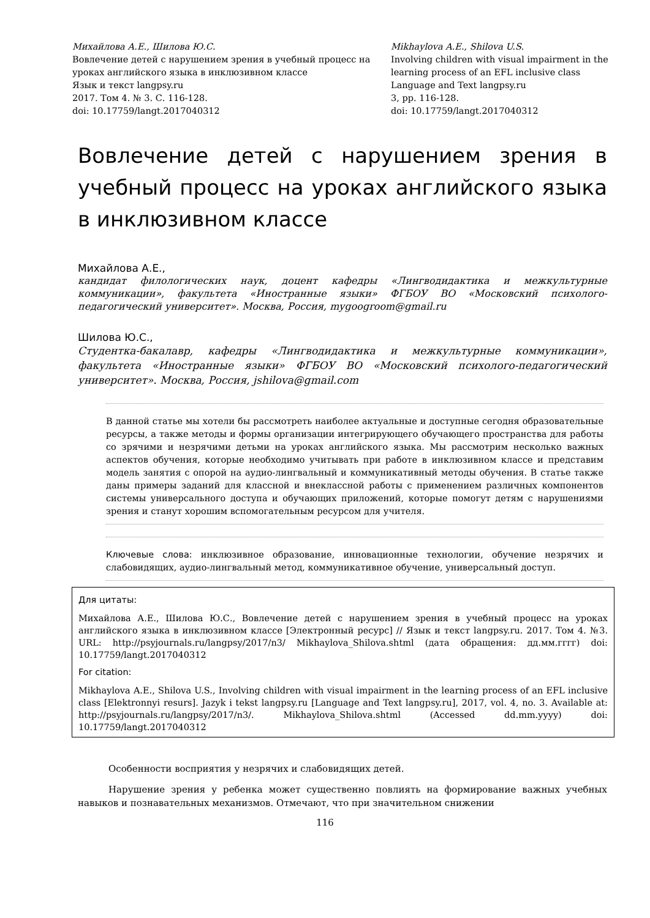Михайлова А.Е., Шилова Ю.С.
Вовлечение детей с нарушением зрения в учебный процесс на уроках английского языка в инклюзивном классе
Язык и текст langpsy.ru
2017. Том 4. № 3. С. 116-128.
doi: 10.17759/langt.2017040312
Mikhaylova A.E., Shilova U.S.
Involving children with visual impairment in the learning process of an EFL inclusive class
Language and Text langpsy.ru
3, pp. 116-128.
doi: 10.17759/langt.2017040312
Вовлечение детей с нарушением зрения в учебный процесс на уроках английского языка в инклюзивном классе
Михайлова А.Е.,
кандидат филологических наук, доцент кафедры «Лингводидактика и межкультурные коммуникации», факультета «Иностранные языки» ФГБОУ ВО «Московский психолого-педагогический университет». Москва, Россия, mygoogroom@gmail.ru
Шилова Ю.С.,
Студентка-бакалавр, кафедры «Лингводидактика и межкультурные коммуникации», факультета «Иностранные языки» ФГБОУ ВО «Московский психолого-педагогический университет». Москва, Россия, jshilova@gmail.com
В данной статье мы хотели бы рассмотреть наиболее актуальные и доступные сегодня образовательные ресурсы, а также методы и формы организации интегрирующего обучающего пространства для работы со зрячими и незрячими детьми на уроках английского языка. Мы рассмотрим несколько важных аспектов обучения, которые необходимо учитывать при работе в инклюзивном классе и представим модель занятия с опорой на аудио-лингвальный и коммуникативный методы обучения. В статье также даны примеры заданий для классной и внеклассной работы с применением различных компонентов системы универсального доступа и обучающих приложений, которые помогут детям с нарушениями зрения и станут хорошим вспомогательным ресурсом для учителя.
Ключевые слова: инклюзивное образование, инновационные технологии, обучение незрячих и слабовидящих, аудио-лингвальный метод, коммуникативное обучение, универсальный доступ.
Для цитаты:
Михайлова А.Е., Шилова Ю.С., Вовлечение детей с нарушением зрения в учебный процесс на уроках английского языка в инклюзивном классе [Электронный ресурс] // Язык и текст langpsy.ru. 2017. Том 4. №3. URL: http://psyjournals.ru/langpsy/2017/n3/ Mikhaylova_Shilova.shtml (дата обращения: дд.мм.гггг) doi: 10.17759/langt.2017040312
For citation:
Mikhaylova A.E., Shilova U.S., Involving children with visual impairment in the learning process of an EFL inclusive class [Elektronnyi resurs]. Jazyk i tekst langpsy.ru [Language and Text langpsy.ru], 2017, vol. 4, no. 3. Available at: http://psyjournals.ru/langpsy/2017/n3/. Mikhaylova_Shilova.shtml (Accessed dd.mm.yyyy) doi: 10.17759/langt.2017040312
Особенности восприятия у незрячих и слабовидящих детей.
Нарушение зрения у ребенка может существенно повлиять на формирование важных учебных навыков и познавательных механизмов. Отмечают, что при значительном снижении
116